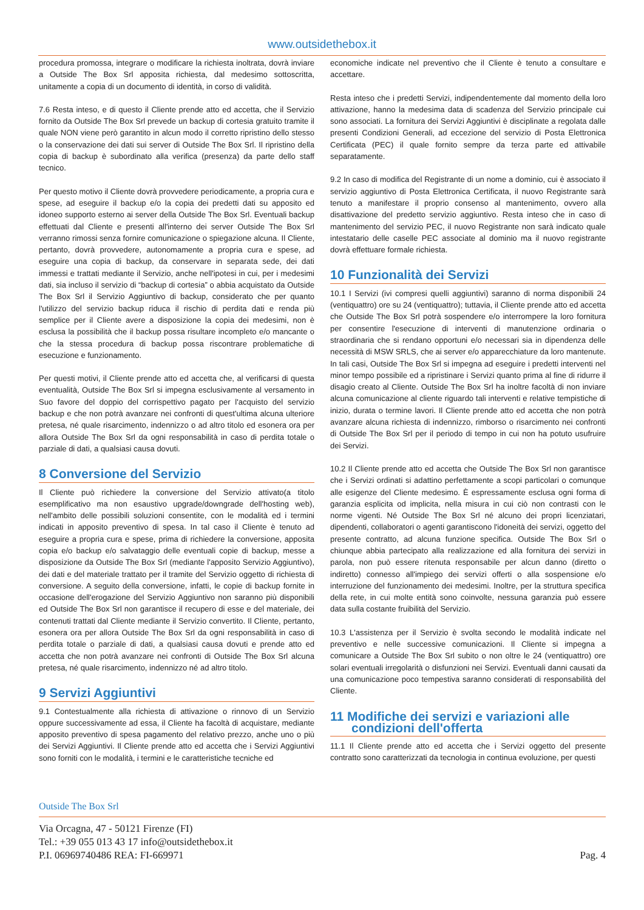www.outsidethebox.it
procedura promossa, integrare o modificare la richiesta inoltrata, dovrà inviare a Outside The Box Srl apposita richiesta, dal medesimo sottoscritta, unitamente a copia di un documento di identità, in corso di validità.
7.6 Resta inteso, e di questo il Cliente prende atto ed accetta, che il Servizio fornito da Outside The Box Srl prevede un backup di cortesia gratuito tramite il quale NON viene però garantito in alcun modo il corretto ripristino dello stesso o la conservazione dei dati sui server di Outside The Box Srl. Il ripristino della copia di backup è subordinato alla verifica (presenza) da parte dello staff tecnico.
Per questo motivo il Cliente dovrà provvedere periodicamente, a propria cura e spese, ad eseguire il backup e/o la copia dei predetti dati su apposito ed idoneo supporto esterno ai server della Outside The Box Srl. Eventuali backup effettuati dal Cliente e presenti all'interno dei server Outside The Box Srl verranno rimossi senza fornire comunicazione o spiegazione alcuna. Il Cliente, pertanto, dovrà provvedere, autonomamente a propria cura e spese, ad eseguire una copia di backup, da conservare in separata sede, dei dati immessi e trattati mediante il Servizio, anche nell'ipotesi in cui, per i medesimi dati, sia incluso il servizio di “backup di cortesia” o abbia acquistato da Outside The Box Srl il Servizio Aggiuntivo di backup, considerato che per quanto l'utilizzo del servizio backup riduca il rischio di perdita dati e renda più semplice per il Cliente avere a disposizione la copia dei medesimi, non è esclusa la possibilità che il backup possa risultare incompleto e/o mancante o che la stessa procedura di backup possa riscontrare problematiche di esecuzione e funzionamento.
Per questi motivi, il Cliente prende atto ed accetta che, al verificarsi di questa eventualità, Outside The Box Srl si impegna esclusivamente al versamento in Suo favore del doppio del corrispettivo pagato per l'acquisto del servizio backup e che non potrà avanzare nei confronti di quest'ultima alcuna ulteriore pretesa, né quale risarcimento, indennizzo o ad altro titolo ed esonera ora per allora Outside The Box Srl da ogni responsabilità in caso di perdita totale o parziale di dati, a qualsiasi causa dovuti.
8 Conversione del Servizio
Il Cliente può richiedere la conversione del Servizio attivato(a titolo esemplificativo ma non esaustivo upgrade/downgrade dell'hosting web), nell'ambito delle possibili soluzioni consentite, con le modalità ed i termini indicati in apposito preventivo di spesa. In tal caso il Cliente è tenuto ad eseguire a propria cura e spese, prima di richiedere la conversione, apposita copia e/o backup e/o salvataggio delle eventuali copie di backup, messe a disposizione da Outside The Box Srl (mediante l'apposito Servizio Aggiuntivo), dei dati e del materiale trattato per il tramite del Servizio oggetto di richiesta di conversione. A seguito della conversione, infatti, le copie di backup fornite in occasione dell'erogazione del Servizio Aggiuntivo non saranno più disponibili ed Outside The Box Srl non garantisce il recupero di esse e del materiale, dei contenuti trattati dal Cliente mediante il Servizio convertito. Il Cliente, pertanto, esonera ora per allora Outside The Box Srl da ogni responsabilità in caso di perdita totale o parziale di dati, a qualsiasi causa dovuti e prende atto ed accetta che non potrà avanzare nei confronti di Outside The Box Srl alcuna pretesa, né quale risarcimento, indennizzo né ad altro titolo.
9 Servizi Aggiuntivi
9.1 Contestualmente alla richiesta di attivazione o rinnovo di un Servizio oppure successivamente ad essa, il Cliente ha facoltà di acquistare, mediante apposito preventivo di spesa pagamento del relativo prezzo, anche uno o più dei Servizi Aggiuntivi. Il Cliente prende atto ed accetta che i Servizi Aggiuntivi sono forniti con le modalità, i termini e le caratteristiche tecniche ed
economiche indicate nel preventivo che il Cliente è tenuto a consultare e accettare.
Resta inteso che i predetti Servizi, indipendentemente dal momento della loro attivazione, hanno la medesima data di scadenza del Servizio principale cui sono associati. La fornitura dei Servizi Aggiuntivi è disciplinate a regolata dalle presenti Condizioni Generali, ad eccezione del servizio di Posta Elettronica Certificata (PEC) il quale fornito sempre da terza parte ed attivabile separatamente.
9.2 In caso di modifica del Registrante di un nome a dominio, cui è associato il servizio aggiuntivo di Posta Elettronica Certificata, il nuovo Registrante sarà tenuto a manifestare il proprio consenso al mantenimento, ovvero alla disattivazione del predetto servizio aggiuntivo. Resta inteso che in caso di mantenimento del servizio PEC, il nuovo Registrante non sarà indicato quale intestatario delle caselle PEC associate al dominio ma il nuovo registrante dovrà effettuare formale richiesta.
10 Funzionalità dei Servizi
10.1 I Servizi (ivi compresi quelli aggiuntivi) saranno di norma disponibili 24 (ventiquattro) ore su 24 (ventiquattro); tuttavia, il Cliente prende atto ed accetta che Outside The Box Srl potrà sospendere e/o interrompere la loro fornitura per consentire l'esecuzione di interventi di manutenzione ordinaria o straordinaria che si rendano opportuni e/o necessari sia in dipendenza delle necessità di MSW SRLS, che ai server e/o apparecchiature da loro mantenute. In tali casi, Outside The Box Srl si impegna ad eseguire i predetti interventi nel minor tempo possibile ed a ripristinare i Servizi quanto prima al fine di ridurre il disagio creato al Cliente. Outside The Box Srl ha inoltre facoltà di non inviare alcuna comunicazione al cliente riguardo tali interventi e relative tempistiche di inizio, durata o termine lavori. Il Cliente prende atto ed accetta che non potrà avanzare alcuna richiesta di indennizzo, rimborso o risarcimento nei confronti di Outside The Box Srl per il periodo di tempo in cui non ha potuto usufruire dei Servizi.
10.2 Il Cliente prende atto ed accetta che Outside The Box Srl non garantisce che i Servizi ordinati si adattino perfettamente a scopi particolari o comunque alle esigenze del Cliente medesimo. È espressamente esclusa ogni forma di garanzia esplicita od implicita, nella misura in cui ciò non contrasti con le norme vigenti. Né Outside The Box Srl né alcuno dei propri licenziatari, dipendenti, collaboratori o agenti garantiscono l'idoneità dei servizi, oggetto del presente contratto, ad alcuna funzione specifica. Outside The Box Srl o chiunque abbia partecipato alla realizzazione ed alla fornitura dei servizi in parola, non può essere ritenuta responsabile per alcun danno (diretto o indiretto) connesso all'impiego dei servizi offerti o alla sospensione e/o interruzione del funzionamento dei medesimi. Inoltre, per la struttura specifica della rete, in cui molte entità sono coinvolte, nessuna garanzia può essere data sulla costante fruibilità del Servizio.
10.3 L'assistenza per il Servizio è svolta secondo le modalità indicate nel preventivo e nelle successive comunicazioni. Il Cliente si impegna a comunicare a Outside The Box Srl subito o non oltre le 24 (ventiquattro) ore solari eventuali irregolarità o disfunzioni nei Servizi. Eventuali danni causati da una comunicazione poco tempestiva saranno considerati di responsabilità del Cliente.
11 Modifiche dei servizi e variazioni alle
condizioni dell'offerta
11.1 Il Cliente prende atto ed accetta che i Servizi oggetto del presente contratto sono caratterizzati da tecnologia in continua evoluzione, per questi
Outside The Box Srl
Via Orcagna, 47 - 50121 Firenze (FI)
Tel.: +39 055 013 43 17 info@outsidethebox.it
P.I. 06969740486 REA: FI-669971 Pag. 4